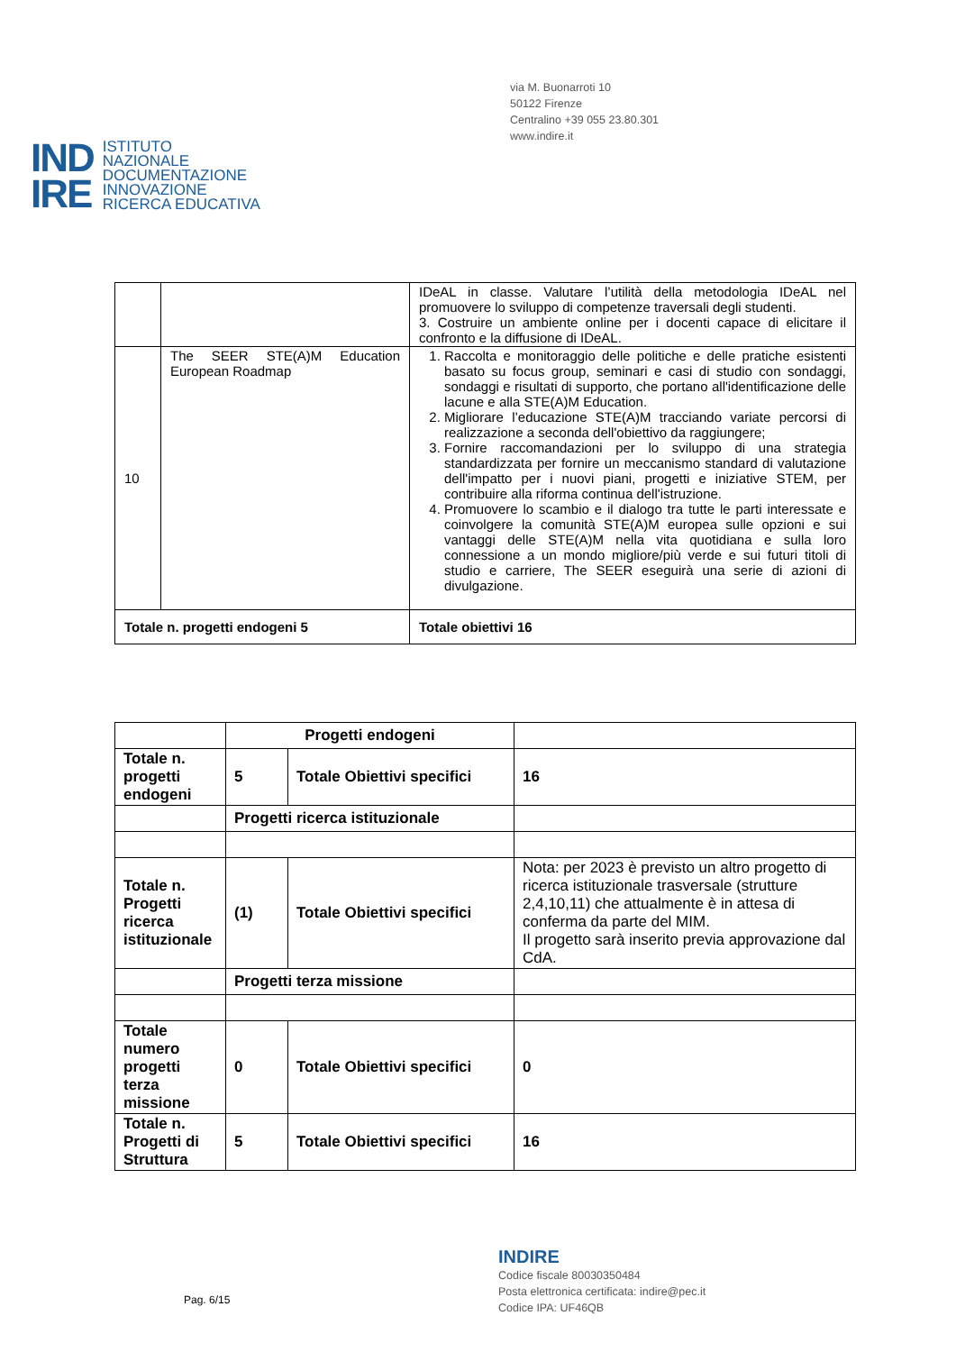via M. Buonarroti 10
50122 Firenze
Centralino +39 055 23.80.301
www.indire.it
IND
IRE
ISTITUTO
NAZIONALE
DOCUMENTAZIONE
INNOVAZIONE
RICERCA EDUCATIVA
| | | IDeAL in classe. Valutare l’utilità della metodologia IDeAL nel promuovere lo sviluppo di competenze traversali degli studenti. 3. Costruire un ambiente online per i docenti capace di elicitare il confronto e la diffusione di IDeAL. |
| 10 | The SEER STE(A)M Education European Roadmap | 1. Raccolta e monitoraggio delle politiche e delle pratiche esistenti basato su focus group, seminari e casi di studio con sondaggi, sondaggi e risultati di supporto, che portano all'identificazione delle lacune e alla STE(A)M Education. 2. Migliorare l’educazione STE(A)M tracciando variate percorsi di realizzazione a seconda dell'obiettivo da raggiungere; 3. Fornire raccomandazioni per lo sviluppo di una strategia standardizzata per fornire un meccanismo standard di valutazione dell'impatto per i nuovi piani, progetti e iniziative STEM, per contribuire alla riforma continua dell'istruzione. 4. Promuovere lo scambio e il dialogo tra tutte le parti interessate e coinvolgere la comunità STE(A)M europea sulle opzioni e sui vantaggi delle STE(A)M nella vita quotidiana e sulla loro connessione a un mondo migliore/più verde e sui futuri titoli di studio e carriere, The SEER eseguirà una serie di azioni di divulgazione. |
| Totale n. progetti endogeni 5 | | Totale obiettivi 16 |
| | Progetti endogeni | | |
| Totale n. progetti endogeni | 5 | Totale Obiettivi specifici | 16 |
| | Progetti ricerca istituzionale | | |
| Totale n. Progetti ricerca istituzionale | (1) | Totale Obiettivi specifici | Nota: per 2023 è previsto un altro progetto di ricerca istituzionale trasversale (strutture 2,4,10,11) che attualmente è in attesa di conferma da parte del MIM. Il progetto sarà inserito previa approvazione dal CdA. |
| | Progetti terza missione | | |
| Totale numero progetti terza missione | 0 | Totale Obiettivi specifici | 0 |
| Totale n. Progetti di Struttura | 5 | Totale Obiettivi specifici | 16 |
INDIRE
Codice fiscale 80030350484
Posta elettronica certificata: indire@pec.it
Codice IPA: UF46QB
Pag. 6/15